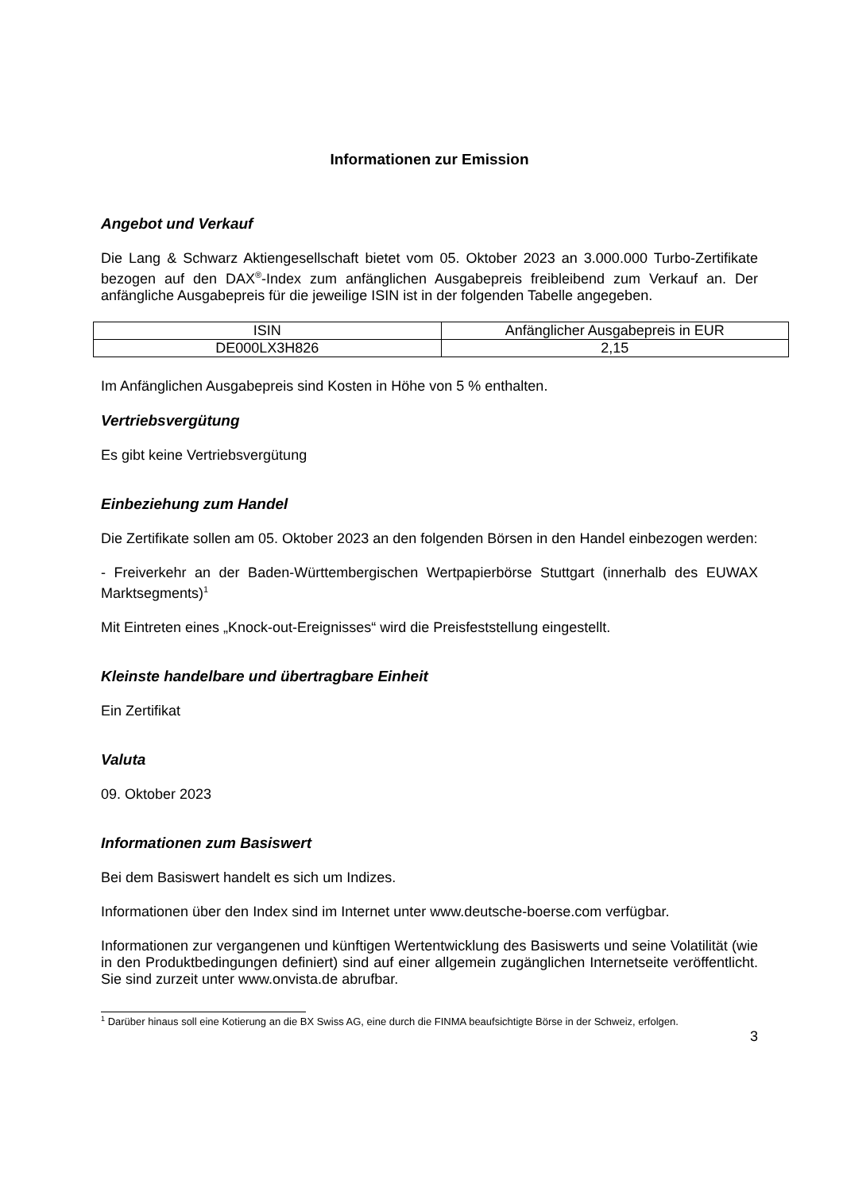Informationen zur Emission
Angebot und Verkauf
Die Lang & Schwarz Aktiengesellschaft bietet vom 05. Oktober 2023 an 3.000.000 Turbo-Zertifikate bezogen auf den DAX<sup>®</sup>-Index zum anfänglichen Ausgabepreis freibleibend zum Verkauf an. Der anfängliche Ausgabepreis für die jeweilige ISIN ist in der folgenden Tabelle angegeben.
| ISIN | Anfänglicher Ausgabepreis in EUR |
| DE000LX3H826 | 2,15 |
Im Anfänglichen Ausgabepreis sind Kosten in Höhe von 5 % enthalten.
Vertriebsvergütung
Es gibt keine Vertriebsvergütung
Einbeziehung zum Handel
Die Zertifikate sollen am 05. Oktober 2023 an den folgenden Börsen in den Handel einbezogen werden:
- Freiverkehr an der Baden-Württembergischen Wertpapierbörse Stuttgart (innerhalb des EUWAX Marktsegments)<sup>1</sup>
Mit Eintreten eines „Knock-out-Ereignisses“ wird die Preisfeststellung eingestellt.
Kleinste handelbare und übertragbare Einheit
Ein Zertifikat
Valuta
09. Oktober 2023
Informationen zum Basiswert
Bei dem Basiswert handelt es sich um Indizes.
Informationen über den Index sind im Internet unter www.deutsche-boerse.com verfügbar.
Informationen zur vergangenen und künftigen Wertentwicklung des Basiswerts und seine Volatilität (wie in den Produktbedingungen definiert) sind auf einer allgemein zugänglichen Internetseite veröffentlicht. Sie sind zurzeit unter www.onvista.de abrufbar.
<sup>1</sup> Darüber hinaus soll eine Kotierung an die BX Swiss AG, eine durch die FINMA beaufsichtigte Börse in der Schweiz, erfolgen.
3